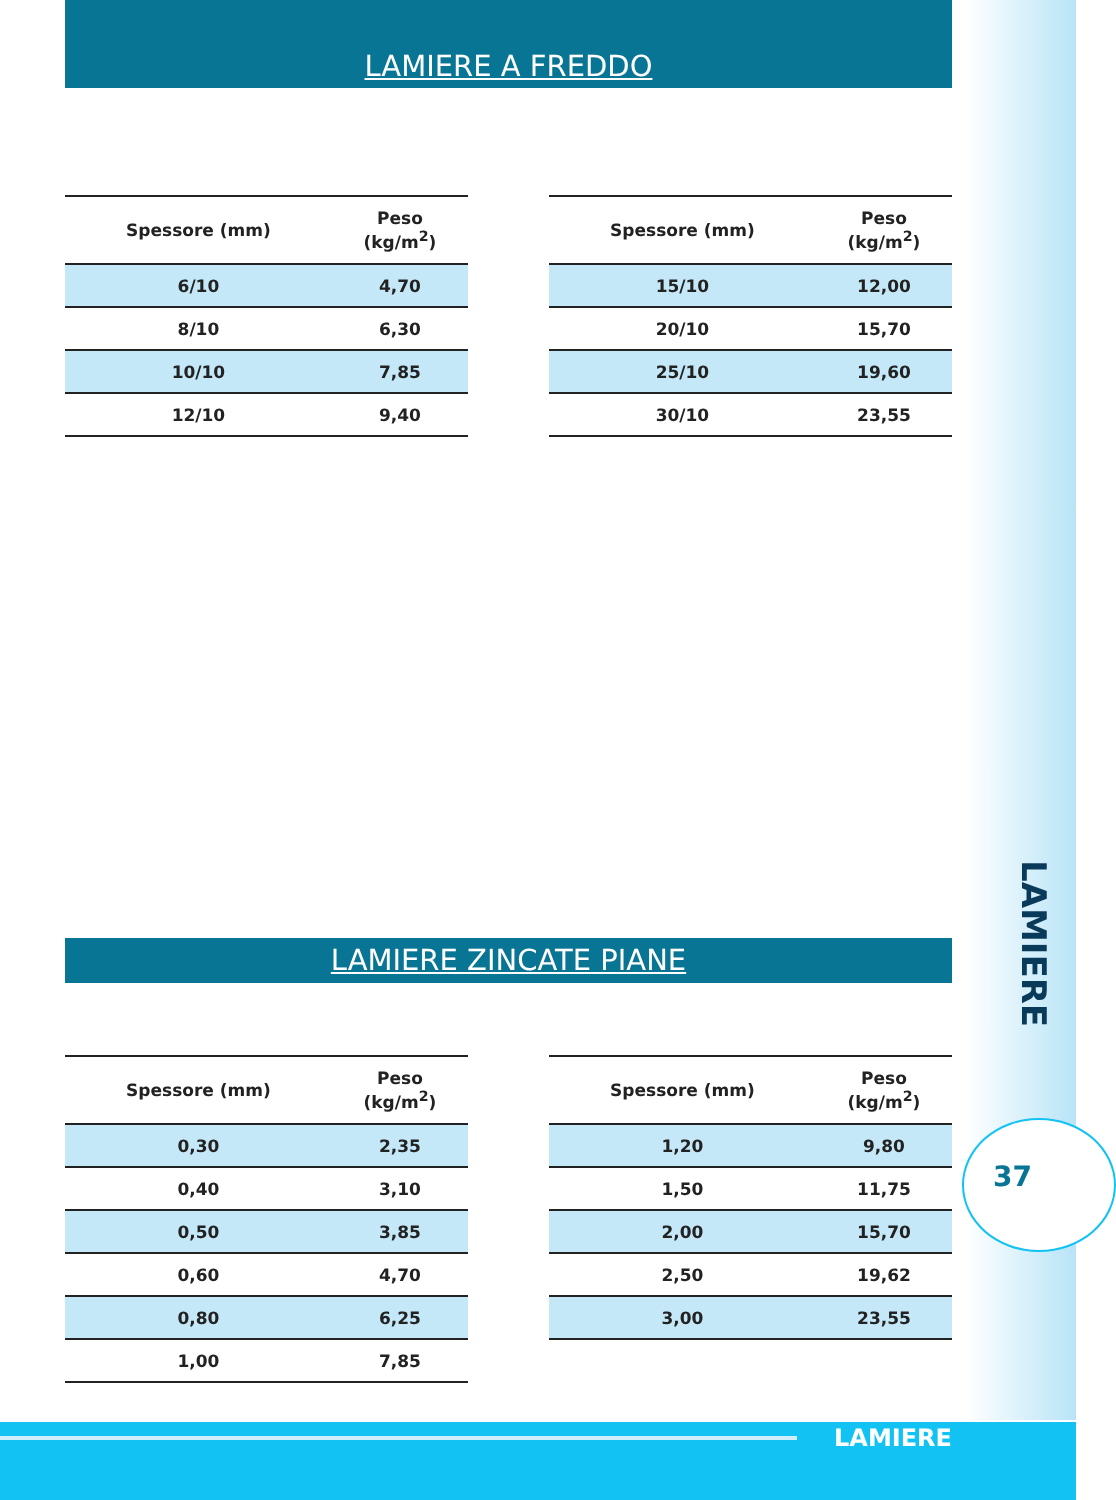LAMIERE A FREDDO
| Spessore (mm) | Peso (kg/m<sup>2</sup>) |
| --- | --- |
| 6/10 | 4,70 |
| 8/10 | 6,30 |
| 10/10 | 7,85 |
| 12/10 | 9,40 |
| Spessore (mm) | Peso (kg/m<sup>2</sup>) |
| --- | --- |
| 15/10 | 12,00 |
| 20/10 | 15,70 |
| 25/10 | 19,60 |
| 30/10 | 23,55 |
LAMIERE ZINCATE PIANE
| Spessore (mm) | Peso (kg/m<sup>2</sup>) |
| --- | --- |
| 0,30 | 2,35 |
| 0,40 | 3,10 |
| 0,50 | 3,85 |
| 0,60 | 4,70 |
| 0,80 | 6,25 |
| 1,00 | 7,85 |
| Spessore (mm) | Peso (kg/m<sup>2</sup>) |
| --- | --- |
| 1,20 | 9,80 |
| 1,50 | 11,75 |
| 2,00 | 15,70 |
| 2,50 | 19,62 |
| 3,00 | 23,55 |
LAMIERE
37
LAMIERE